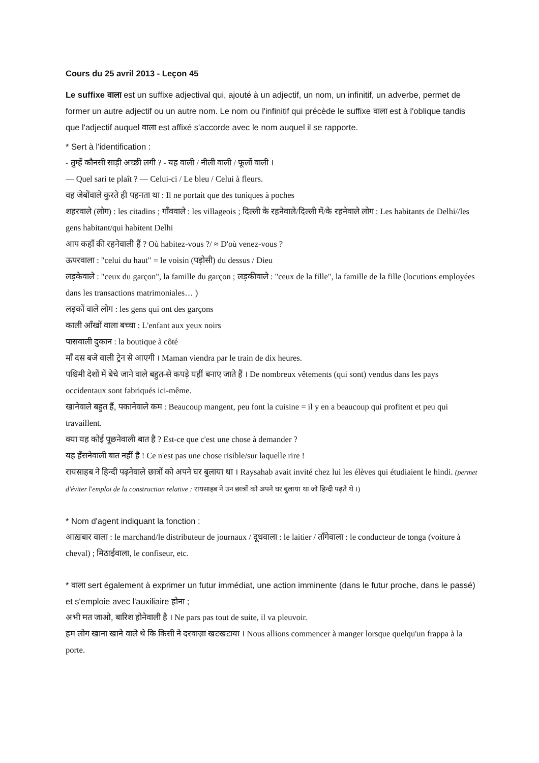Cours du 25 avril 2013 - Leçon 45
Le suffixe वाला est un suffixe adjectival qui, ajouté à un adjectif, un nom, un infinitif, un adverbe, permet de former un autre adjectif ou un autre nom. Le nom ou l'infinitif qui précède le suffixe वाला est à l'oblique tandis que l'adjectif auquel वाला est affixé s'accorde avec le nom auquel il se rapporte.
* Sert à l'identification :
- तुम्हें कौनसी साड़ी अच्छी लगी ? - यह वाली / नीली वाली / फूलों वाली ।
— Quel sari te plaît ? — Celui-ci / Le bleu / Celui à fleurs.
वह जेबोंवाले कुरते ही पहनता था : Il ne portait que des tuniques à poches
शहरवाले (लोग) : les citadins ; गाँववाले : les villageois ; दिल्ली के रहनेवाले/दिल्ली में/के रहनेवाले लोग : Les habitants de Delhi//les gens habitant/qui habitent Delhi
आप कहाँ की रहनेवाली हैं ? Où habitez-vous ?/ ≈ D'où venez-vous ?
ऊपरवाला : "celui du haut" = le voisin (पड़ोसी) du dessus / Dieu
लड़केवाले : "ceux du garçon", la famille du garçon ; लड़कीवाले : "ceux de la fille", la famille de la fille (locutions employées dans les transactions matrimoniales… )
लड़कों वाले लोग : les gens qui ont des garçons
काली आँखों वाला बच्चा : L'enfant aux yeux noirs
पासवाली दुकान : la boutique à côté
माँ दस बजे वाली ट्रेन से आएगी । Maman viendra par le train de dix heures.
पश्चिमी देशों में बेचे जाने वाले बहुत-से कपड़े यहीं बनाए जाते हैं । De nombreux vêtements (qui sont) vendus dans les pays occidentaux sont fabriqués ici-même.
खानेवाले बहुत हैं, पकानेवाले कम : Beaucoup mangent, peu font la cuisine = il y en a beaucoup qui profitent et peu qui travaillent.
क्या यह कोई पूछनेवाली बात है ? Est-ce que c'est une chose à demander ?
यह हँसनेवाली बात नहीं है ! Ce n'est pas une chose risible/sur laquelle rire !
रायसाहब ने हिन्दी पढ़नेवाले छात्रों को अपने घर बुलाया था । Raysahab avait invité chez lui les élèves qui étudiaient le hindi. (permet d'éviter l'emploi de la construction relative : रायसाहब ने उन छात्रों को अपने घर बुलाया था जो हिन्दी पढ़ते थे ।)
* Nom d'agent indiquant la fonction :
आख़बार वाला : le marchand/le distributeur de journaux / दूधवाला : le laitier / ताँगेवाला : le conducteur de tonga (voiture à cheval) ; मिठाईवाला, le confiseur, etc.
* वाला sert également à exprimer un futur immédiat, une action imminente (dans le futur proche, dans le passé) et s'emploie avec l'auxiliaire होना ;
अभी मत जाओ, बारिश होनेवाली है । Ne pars pas tout de suite, il va pleuvoir.
हम लोग खाना खाने वाले थे कि किसी ने दरवाज़ा खटखटाया । Nous allions commencer à manger lorsque quelqu'un frappa à la porte.